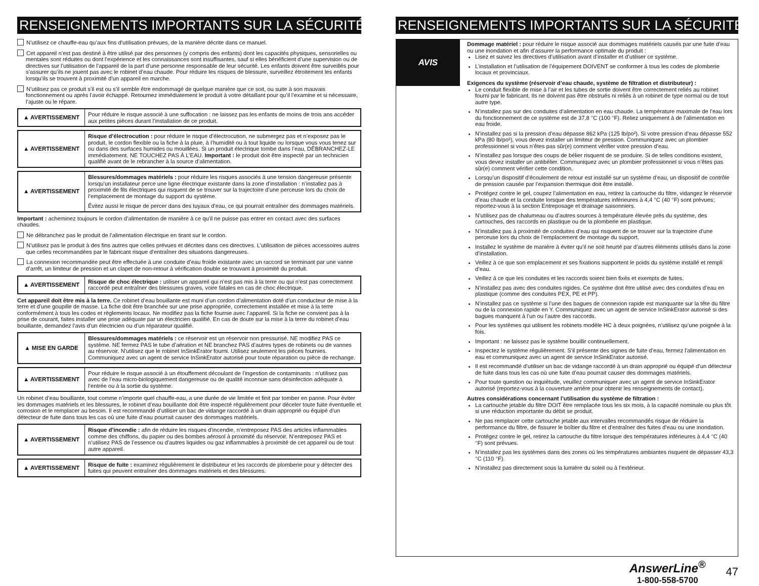RENSEIGNEMENTS IMPORTANTS SUR LA SÉCURITÉ
N’utilisez ce chauffe-eau qu’aux fins d’utilisation prévues, de la manière décrite dans ce manuel.
Cet appareil n’est pas destiné à être utilisé par des personnes (y compris des enfants) dont les capacités physiques, sensorielles ou mentales sont réduites ou dont l’expérience et les connaissances sont insuffisantes, sauf si elles bénéficient d’une supervision ou de directives sur l’utilisation de l’appareil de la part d’une personne responsable de leur sécurité. Les enfants doivent être surveillés pour s’assurer qu’ils ne jouent pas avec le robinet d’eau chaude. Pour réduire les risques de blessure, surveillez étroitement les enfants lorsqu’ils se trouvent à proximité d’un appareil en marche.
N’utilisez pas ce produit s’il est ou s’il semble être endommagé de quelque manière que ce soit, ou suite à son mauvais fonctionnement ou après l’avoir échappé. Retournez immédiatement le produit à votre détaillant pour qu’il l’examine et si nécessaire, l’ajuste ou le répare.
| ▲ AVERTISSEMENT | Pour réduire le risque associé à une suffocation : ne laissez pas les enfants de moins de trois ans accéder aux petites pièces durant l’installation de ce produit. |
| ▲ AVERTISSEMENT | Risque d’électrocution : pour réduire le risque d’électrocution, ne submergez pas et n’exposez pas le produit, le cordon flexible ou la fiche à la pluie, à l’humidité ou à tout liquide ou lorsque vous vous tenez sur ou dans des surfaces humides ou mouillées. Si un produit électrique tombe dans l’eau, DÉBRANCHEZ-LE immédiatement. NE TOUCHEZ PAS À L’EAU. Important : le produit doit être inspecté par un technicien qualifié avant de le rebrancher à la source d’alimentation. |
| ▲ AVERTISSEMENT | Blessures/dommages matériels : pour réduire les risques associés à une tension dangereuse présente lorsqu’un installateur perce une ligne électrique existante dans la zone d’installation : n’installez pas à proximité de fils électriques qui risquent de se trouver sur la trajectoire d’une perceuse lors du choix de l’emplacement de montage du support du système. Évitez aussi le risque de percer dans des tuyaux d’eau, ce qui pourrait entraîner des dommages matériels. |
Important : acheminez toujours le cordon d’alimentation de manière à ce qu’il ne puisse pas entrer en contact avec des surfaces chaudes.
Ne débranchez pas le produit de l’alimentation électrique en tirant sur le cordon.
N’utilisez pas le produit à des fins autres que celles prévues et décrites dans ces directives. L’utilisation de pièces accessoires autres que celles recommandées par le fabricant risque d’entraîner des situations dangereuses.
La connexion recommandée peut être effectuée à une conduite d’eau froide existante avec un raccord se terminant par une vanne d’arrêt, un limiteur de pression et un clapet de non-retour à vérification double se trouvant à proximité du produit.
| ▲ AVERTISSEMENT | Risque de choc électrique : utiliser un appareil qui n’est pas mis à la terre ou qui n’est pas correctement raccordé peut entraîner des blessures graves, voire fatales en cas de choc électrique. |
Cet appareil doit être mis à la terre. Ce robinet d’eau bouillante est muni d’un cordon d’alimentation doté d’un conducteur de mise à la terre et d’une goupille de masse. La fiche doit être branchée sur une prise appropriée, correctement installée et mise à la terre conformément à tous les codes et règlements locaux. Ne modifiez pas la fiche fournie avec l’appareil. Si la fiche ne convient pas à la prise de courant, faites installer une prise adéquate par un électricien qualifié. En cas de doute sur la mise à la terre du robinet d’eau bouillante, demandez l’avis d’un électricien ou d’un réparateur qualifié.
| ▲ MISE EN GARDE | Blessures/dommages matériels : ce réservoir est un réservoir non pressurisé. NE modifiez PAS ce système. NE fermez PAS le tube d’aération et NE branchez PAS d’autres types de robinets ou de vannes au réservoir. N’utilisez que le robinet InSinkErator fourni. Utilisez seulement les pièces fournies. Communiquez avec un agent de service InSinkErator autorisé pour toute réparation ou pièce de rechange. |
| ▲ AVERTISSEMENT | Pour réduire le risque associé à un étouffement découlant de l’ingestion de contaminants : n’utilisez pas avec de l’eau micro-biologiquement dangereuse ou de qualité inconnue sans désinfection adéquate à l’entrée ou à la sortie du système. |
Un robinet d’eau bouillante, tout comme n’importe quel chauffe-eau, a une durée de vie limitée et finit par tomber en panne. Pour éviter les dommages matériels et les blessures, le robinet d’eau bouillante doit être inspecté régulièrement pour déceler toute fuite éventuelle et corrosion et le remplacer au besoin. Il est recommandé d’utiliser un bac de vidange raccordé à un drain approprié ou équipé d’un détecteur de fuite dans tous les cas où une fuite d’eau pourrait causer des dommages matériels.
| ▲ AVERTISSEMENT | Risque d’incendie : afin de réduire les risques d’incendie, n’entreposez PAS des articles inflammables comme des chiffons, du papier ou des bombes aérosol à proximité du réservoir. N’entreposez PAS et n’utilisez PAS de l’essence ou d’autres liquides ou gaz inflammables à proximité de cet appareil ou de tout autre appareil. |
| ▲ AVERTISSEMENT | Risque de fuite : examinez régulièrement le distributeur et les raccords de plomberie pour y détecter des fuites qui peuvent entraîner des dommages matériels et des blessures. |
RENSEIGNEMENTS IMPORTANTS SUR LA SÉCURITÉ
AVIS
Dommage matériel : pour réduire le risque associé aux dommages matériels causés par une fuite d’eau ou une inondation et afin d’assurer la performance optimale du produit :
Lisez et suivez les directives d’utilisation avant d’installer et d’utiliser ce système.
L’installation et l’utilisation de l’équipement DOIVENT se conformer à tous les codes de plomberie locaux et provinciaux.
Exigences du système (réservoir d’eau chaude, système de filtration et distributeur) :
Le conduit flexible de mise à l’air et les tubes de sortie doivent être correctement reliés au robinet fourni par le fabricant. Ils ne doivent pas être obstrués ni reliés à un robinet de type normal ou de tout autre type.
N’installez pas sur des conduites d’alimentation en eau chaude. La température maximale de l’eau lors du fonctionnement de ce système est de 37,8 °C (100 °F). Reliez uniquement à de l’alimentation en eau froide.
N’installez pas si la pression d’eau dépasse 862 kPa (125 lb/po²). Si votre pression d’eau dépasse 552 kPa (80 lb/po²), vous devez installer un limiteur de pression. Communiquez avec un plombier professionnel si vous n’êtes pas sûr(e) comment vérifier votre pression d’eau.
N’installez pas lorsque des coups de bélier risquent de se produire. Si de telles conditions existent, vous devez installer un antibélier. Communiquez avec un plombier professionnel si vous n’êtes pas sûr(e) comment vérifier cette condition.
Lorsqu’un dispositif d’écoulement de retour est installé sur un système d’eau, un dispositif de contrôle de pression causée par l’expansion thermique doit être installé.
Protégez contre le gel, coupez l’alimentation en eau, retirez la cartouche du filtre, vidangez le réservoir d’eau chaude et la conduite lorsque des températures inférieures à 4,4 °C (40 °F) sont prévues; reportez-vous à la section Entreposage et drainage saisonniers.
N’utilisez pas de chalumeau ou d’autres sources à température élevée près du système, des cartouches, des raccords en plastique ou de la plomberie en plastique.
N’installez pas à proximité de conduites d’eau qui risquent de se trouver sur la trajectoire d’une perceuse lors du choix de l’emplacement de montage du support.
Installez le système de manière à éviter qu’il ne soit heurté par d’autres éléments utilisés dans la zone d’installation.
Veillez à ce que son emplacement et ses fixations supportent le poids du système installé et rempli d’eau.
Veillez à ce que les conduites et les raccords soient bien fixés et exempts de fuites.
N’installez pas avec des conduites rigides. Ce système doit être utilisé avec des conduites d’eau en plastique (comme des conduites PEX, PE et PP).
N’installez pas ce système si l’une des bagues de connexion rapide est manquante sur la tête du filtre ou de la connexion rapide en Y. Communiquez avec un agent de service InSinkErator autorisé si des bagues manquent à l’un ou l’autre des raccords.
Pour les systèmes qui utilisent les robinets modèle HC à deux poignées, n’utilisez qu’une poignée à la fois.
Important : ne laissez pas le système bouillir continuellement.
Inspectez le système régulièrement. S’il présente des signes de fuite d’eau, fermez l’alimentation en eau et communiquez avec un agent de service InSinkErator autorisé.
Il est recommandé d’utiliser un bac de vidange raccordé à un drain approprié ou équipé d’un détecteur de fuite dans tous les cas où une fuite d’eau pourrait causer des dommages matériels.
Pour toute question ou inquiétude, veuillez communiquer avec un agent de service InSinkErator autorisé (reportez-vous à la couverture arrière pour obtenir les renseignements de contact).
Autres considérations concernant l’utilisation du système de filtration :
La cartouche jetable du filtre DOIT être remplacée tous les six mois, à la capacité nominale ou plus tôt si une réduction importante du débit se produit.
Ne pas remplacer cette cartouche jetable aux intervalles recommandés risque de réduire la performance du filtre, de fissurer le boîtier du filtre et d’entraîner des fuites d’eau ou une inondation.
Protégez contre le gel, retirez la cartouche du filtre lorsque des températures inférieures à 4,4 °C (40 °F) sont prévues.
N’installez pas les systèmes dans des zones où les températures ambiantes risquent de dépasser 43,3 °C (110 °F).
N’installez pas directement sous la lumière du soleil ou à l’extérieur.
AnswerLine<sup>®</sup>
1-800-558-5700
47